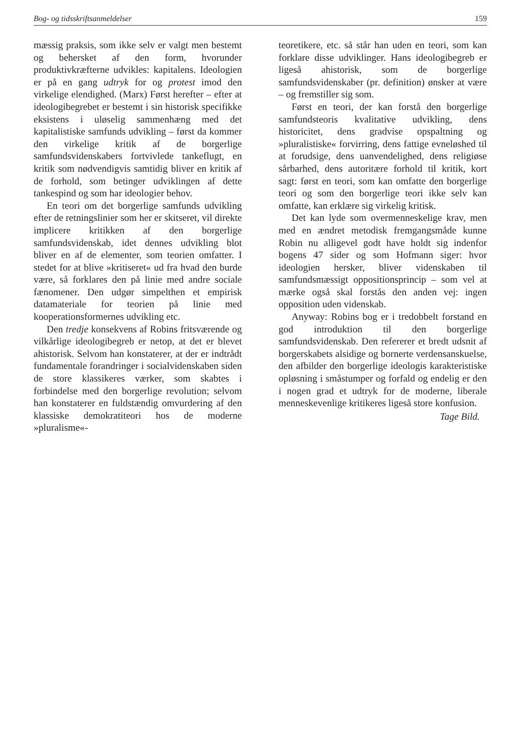Bog- og tidsskriftsanmeldelser 159
mæssig praksis, som ikke selv er valgt men bestemt og behersket af den form, hvorunder produktivkræfterne udvikles: kapitalens. Ideologien er på en gang udtryk for og protest imod den virkelige elendighed. (Marx) Først herefter – efter at ideologibegrebet er bestemt i sin historisk specifikke eksistens i uløselig sammenhæng med det kapitalistiske samfunds udvikling – først da kommer den virkelige kritik af de borgerlige samfundsvidenskabers fortvivlede tankeflugt, en kritik som nødvendigvis samtidig bliver en kritik af de forhold, som betinger udviklingen af dette tankespind og som har ideologier behov.
En teori om det borgerlige samfunds udvikling efter de retningslinier som her er skitseret, vil direkte implicere kritikken af den borgerlige samfundsvidenskab, idet dennes udvikling blot bliver en af de elementer, som teorien omfatter. I stedet for at blive »kritiseret« ud fra hvad den burde være, så forklares den på linie med andre sociale fænomener. Den udgør simpelthen et empirisk datamateriale for teorien på linie med kooperationsformernes udvikling etc.
Den tredje konsekvens af Robins fritsværende og vilkårlige ideologibegreb er netop, at det er blevet ahistorisk. Selvom han konstaterer, at der er indtrådt fundamentale forandringer i socialvidenskaben siden de store klassikeres værker, som skabtes i forbindelse med den borgerlige revolution; selvom han konstaterer en fuldstændig omvurdering af den klassiske demokratiteori hos de moderne »pluralisme«-
teoretikere, etc. så står han uden en teori, som kan forklare disse udviklinger. Hans ideologibegreb er ligeså ahistorisk, som de borgerlige samfundsvidenskaber (pr. definition) ønsker at være – og fremstiller sig som.
Først en teori, der kan forstå den borgerlige samfundsteoris kvalitative udvikling, dens historicitet, dens gradvise opspaltning og »pluralistiske« forvirring, dens fattige evneløshed til at forudsige, dens uanvendelighed, dens religiøse sårbarhed, dens autoritære forhold til kritik, kort sagt: først en teori, som kan omfatte den borgerlige teori og som den borgerlige teori ikke selv kan omfatte, kan erklære sig virkelig kritisk.
Det kan lyde som overmenneskelige krav, men med en ændret metodisk fremgangsmåde kunne Robin nu alligevel godt have holdt sig indenfor bogens 47 sider og som Hofmann siger: hvor ideologien hersker, bliver videnskaben til samfundsmæssigt oppositionsprincip – som vel at mærke også skal forstås den anden vej: ingen opposition uden videnskab.
Anyway: Robins bog er i tredobbelt forstand en god introduktion til den borgerlige samfundsvidenskab. Den refererer et bredt udsnit af borgerskabets alsidige og bornerte verdensanskuelse, den afbilder den borgerlige ideologis karakteristiske opløsning i småstumper og forfald og endelig er den i nogen grad et udtryk for de moderne, liberale menneskevenlige kritikeres ligeså store konfusion.
Tage Bild.